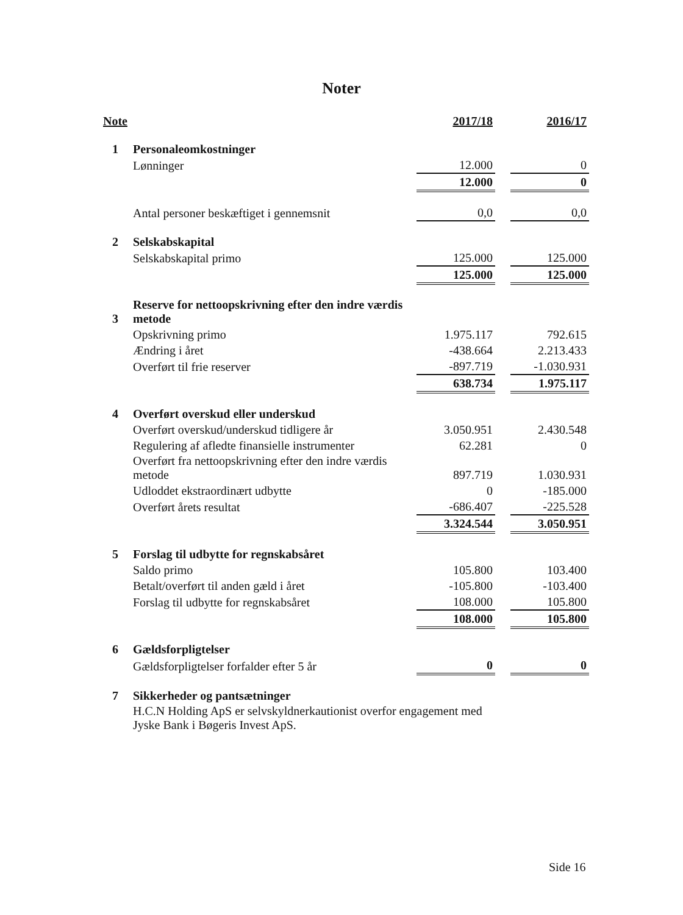Noter
| Note | | 2017/18 | | 2016/17 |
| --- | --- | --- | --- | --- |
| 1 | Personaleomkostninger | | | |
| | Lønninger | 12.000 | | 0 |
| | | 12.000 | | 0 |
| | Antal personer beskæftiget i gennemsnit | 0,0 | | 0,0 |
| 2 | Selskabskapital | | | |
| | Selskabskapital primo | 125.000 | | 125.000 |
| | | 125.000 | | 125.000 |
| 3 | Reserve for nettoopskrivning efter den indre værdis metode | | | |
| | Opskrivning primo | 1.975.117 | | 792.615 |
| | Ændring i året | -438.664 | | 2.213.433 |
| | Overført til frie reserver | -897.719 | | -1.030.931 |
| | | 638.734 | | 1.975.117 |
| 4 | Overført overskud eller underskud | | | |
| | Overført overskud/underskud tidligere år | 3.050.951 | | 2.430.548 |
| | Regulering af afledte finansielle instrumenter | 62.281 | | 0 |
| | Overført fra nettoopskrivning efter den indre værdis metode | 897.719 | | 1.030.931 |
| | Udloddet ekstraordinært udbytte | 0 | | -185.000 |
| | Overført årets resultat | -686.407 | | -225.528 |
| | | 3.324.544 | | 3.050.951 |
| 5 | Forslag til udbytte for regnskabsåret | | | |
| | Saldo primo | 105.800 | | 103.400 |
| | Betalt/overført til anden gæld i året | -105.800 | | -103.400 |
| | Forslag til udbytte for regnskabsåret | 108.000 | | 105.800 |
| | | 108.000 | | 105.800 |
| 6 | Gældsforpligtelser | | | |
| | Gældsforpligtelser forfalder efter 5 år | 0 | | 0 |
| 7 | Sikkerheder og pantsætninger | | | |
| | H.C.N Holding ApS er selvskyldnerkautionist overfor engagement med Jyske Bank i Bøgeris Invest ApS. | | | |
Side 16